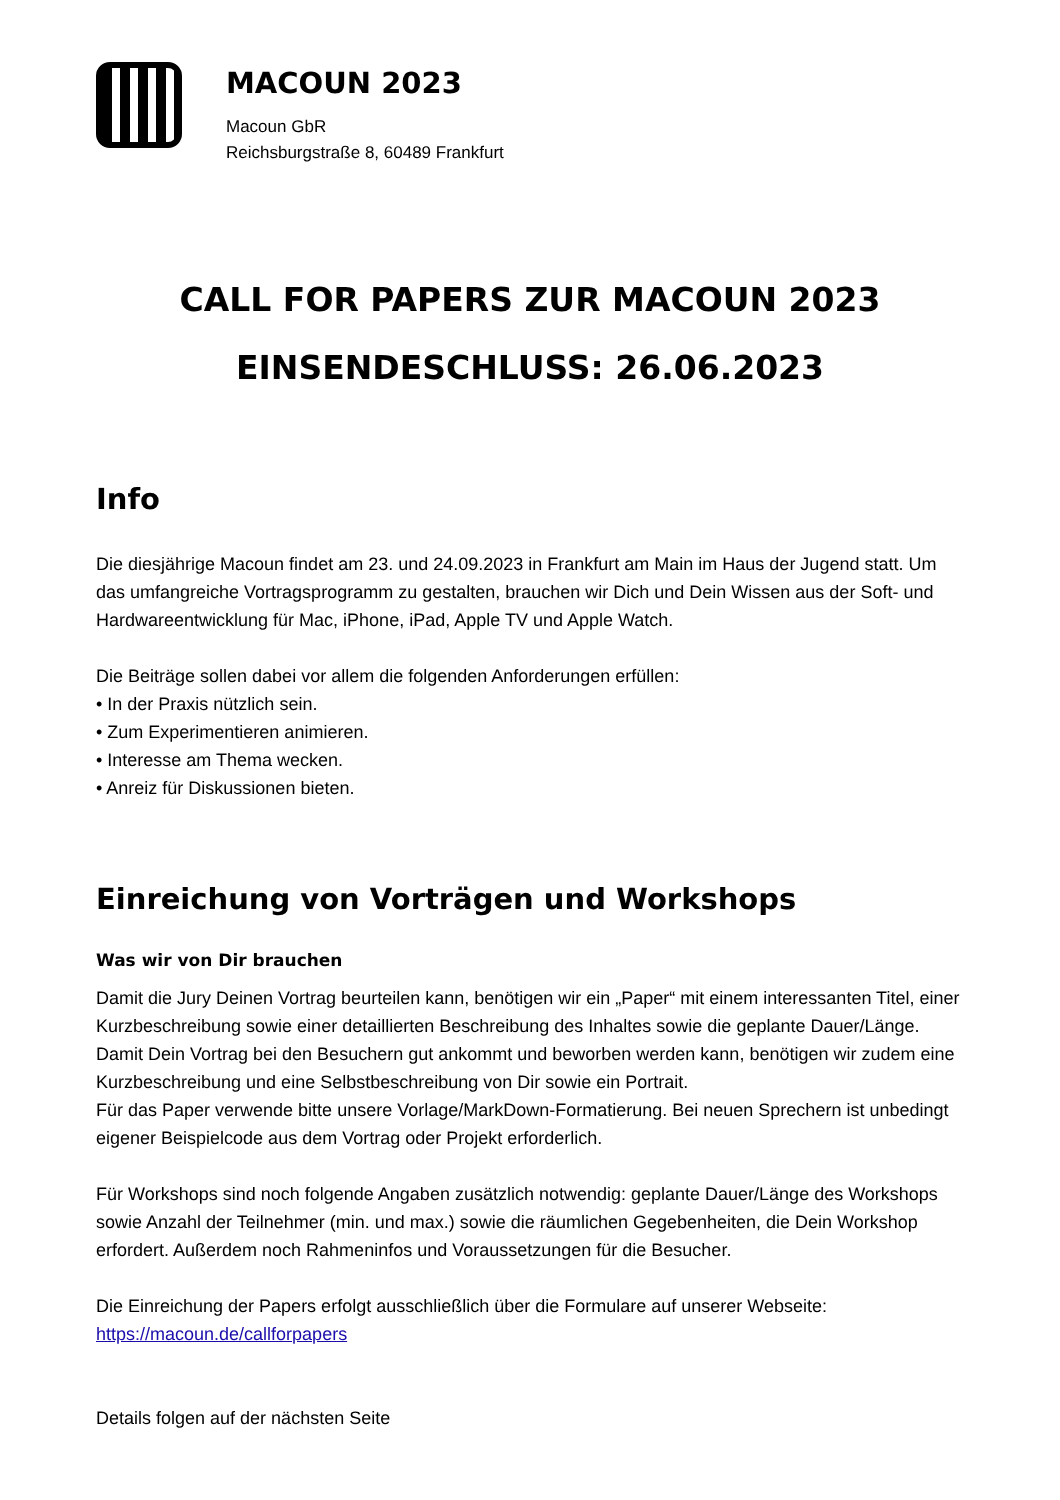MACOUN 2023
Macoun GbR
Reichsburgstraße 8, 60489 Frankfurt
CALL FOR PAPERS ZUR MACOUN 2023
EINSENDESCHLUSS: 26.06.2023
Info
Die diesjährige Macoun findet am 23. und 24.09.2023 in Frankfurt am Main im Haus der Jugend statt. Um das umfangreiche Vortragsprogramm zu gestalten, brauchen wir Dich und Dein Wissen aus der Soft- und Hardwareentwicklung für Mac, iPhone, iPad, Apple TV und Apple Watch.
Die Beiträge sollen dabei vor allem die folgenden Anforderungen erfüllen:
• In der Praxis nützlich sein.
• Zum Experimentieren animieren.
• Interesse am Thema wecken.
• Anreiz für Diskussionen bieten.
Einreichung von Vorträgen und Workshops
Was wir von Dir brauchen
Damit die Jury Deinen Vortrag beurteilen kann, benötigen wir ein „Paper“ mit einem interessanten Titel, einer Kurzbeschreibung sowie einer detaillierten Beschreibung des Inhaltes sowie die geplante Dauer/Länge.
Damit Dein Vortrag bei den Besuchern gut ankommt und beworben werden kann, benötigen wir zudem eine Kurzbeschreibung und eine Selbstbeschreibung von Dir sowie ein Portrait.
Für das Paper verwende bitte unsere Vorlage/MarkDown-Formatierung. Bei neuen Sprechern ist unbedingt eigener Beispielcode aus dem Vortrag oder Projekt erforderlich.
Für Workshops sind noch folgende Angaben zusätzlich notwendig: geplante Dauer/Länge des Workshops sowie Anzahl der Teilnehmer (min. und max.) sowie die räumlichen Gegebenheiten, die Dein Workshop erfordert. Außerdem noch Rahmeninfos und Voraussetzungen für die Besucher.
Die Einreichung der Papers erfolgt ausschließlich über die Formulare auf unserer Webseite:
https://macoun.de/callforpapers
Details folgen auf der nächsten Seite